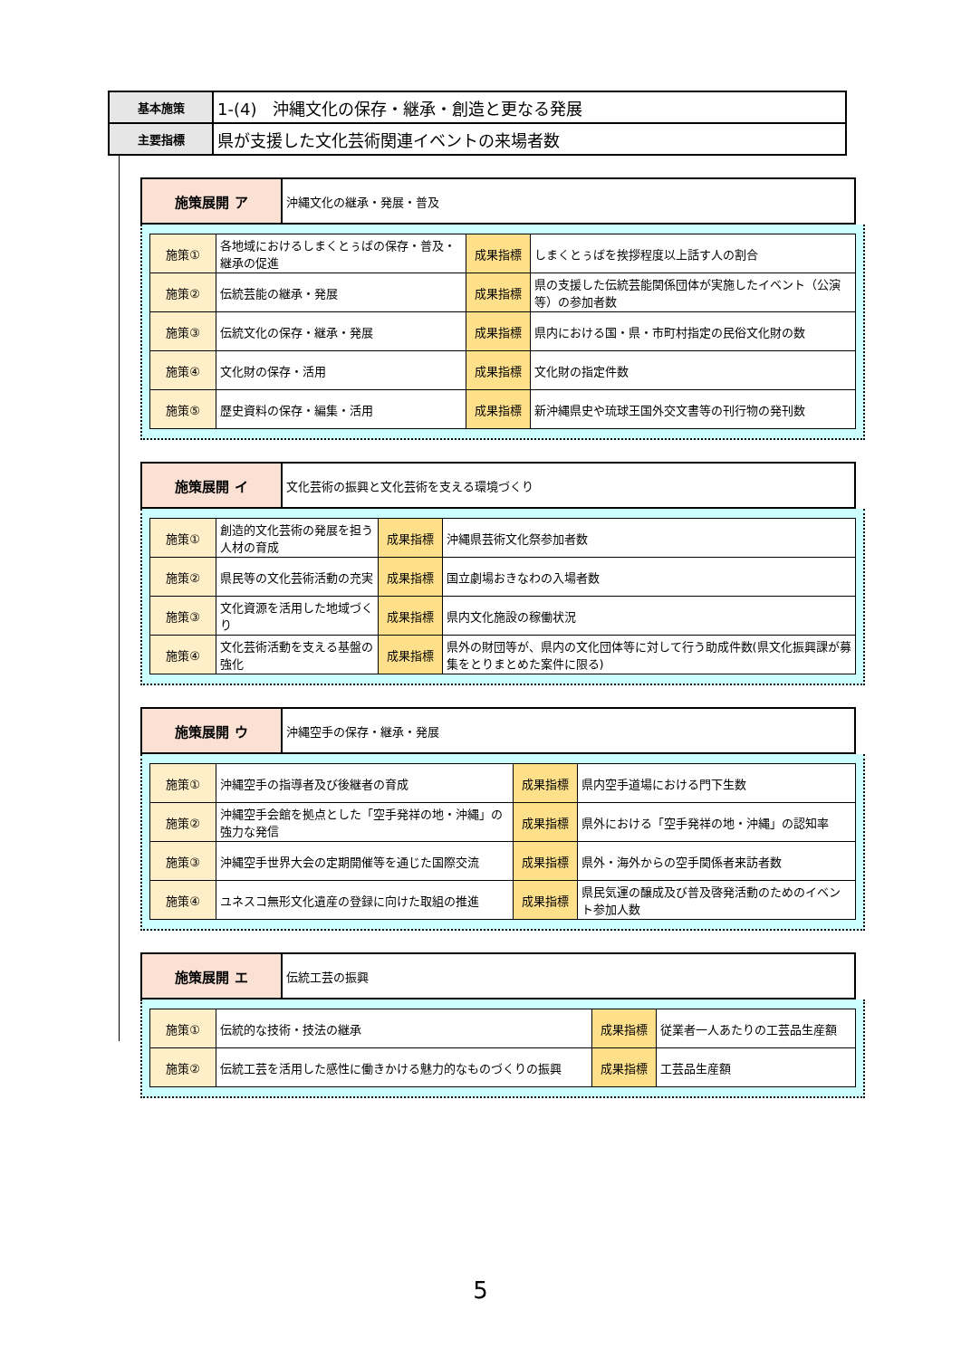| 基本施策 | 1-(4) 沖縄文化の保存・継承・創造と更なる発展 |
| 主要指標 | 県が支援した文化芸術関連イベントの来場者数 |
| 施策展開 ア | 沖縄文化の継承・発展・普及 |
| 施策① | 各地域におけるしまくとぅばの保存・普及・継承の促進 | 成果指標 | しまくとぅばを挨拶程度以上話す人の割合 |
| 施策② | 伝統芸能の継承・発展 | 成果指標 | 県の支援した伝統芸能関係団体が実施したイベント（公演等）の参加者数 |
| 施策③ | 伝統文化の保存・継承・発展 | 成果指標 | 県内における国・県・市町村指定の民俗文化財の数 |
| 施策④ | 文化財の保存・活用 | 成果指標 | 文化財の指定件数 |
| 施策⑤ | 歴史資料の保存・編集・活用 | 成果指標 | 新沖縄県史や琉球王国外交文書等の刊行物の発刊数 |
| 施策展開 イ | 文化芸術の振興と文化芸術を支える環境づくり |
| 施策① | 創造的文化芸術の発展を担う人材の育成 | 成果指標 | 沖縄県芸術文化祭参加者数 |
| 施策② | 県民等の文化芸術活動の充実 | 成果指標 | 国立劇場おきなわの入場者数 |
| 施策③ | 文化資源を活用した地域づくり | 成果指標 | 県内文化施設の稼働状況 |
| 施策④ | 文化芸術活動を支える基盤の強化 | 成果指標 | 県外の財団等が、県内の文化団体等に対して行う助成件数(県文化振興課が募集をとりまとめた案件に限る) |
| 施策展開 ウ | 沖縄空手の保存・継承・発展 |
| 施策① | 沖縄空手の指導者及び後継者の育成 | 成果指標 | 県内空手道場における門下生数 |
| 施策② | 沖縄空手会館を拠点とした「空手発祥の地・沖縄」の強力な発信 | 成果指標 | 県外における「空手発祥の地・沖縄」の認知率 |
| 施策③ | 沖縄空手世界大会の定期開催等を通じた国際交流 | 成果指標 | 県外・海外からの空手関係者来訪者数 |
| 施策④ | ユネスコ無形文化遺産の登録に向けた取組の推進 | 成果指標 | 県民気運の醸成及び普及啓発活動のためのイベント参加人数 |
| 施策展開 エ | 伝統工芸の振興 |
| 施策① | 伝統的な技術・技法の継承 | 成果指標 | 従業者一人あたりの工芸品生産額 |
| 施策② | 伝統工芸を活用した感性に働きかける魅力的なものづくりの振興 | 成果指標 | 工芸品生産額 |
5